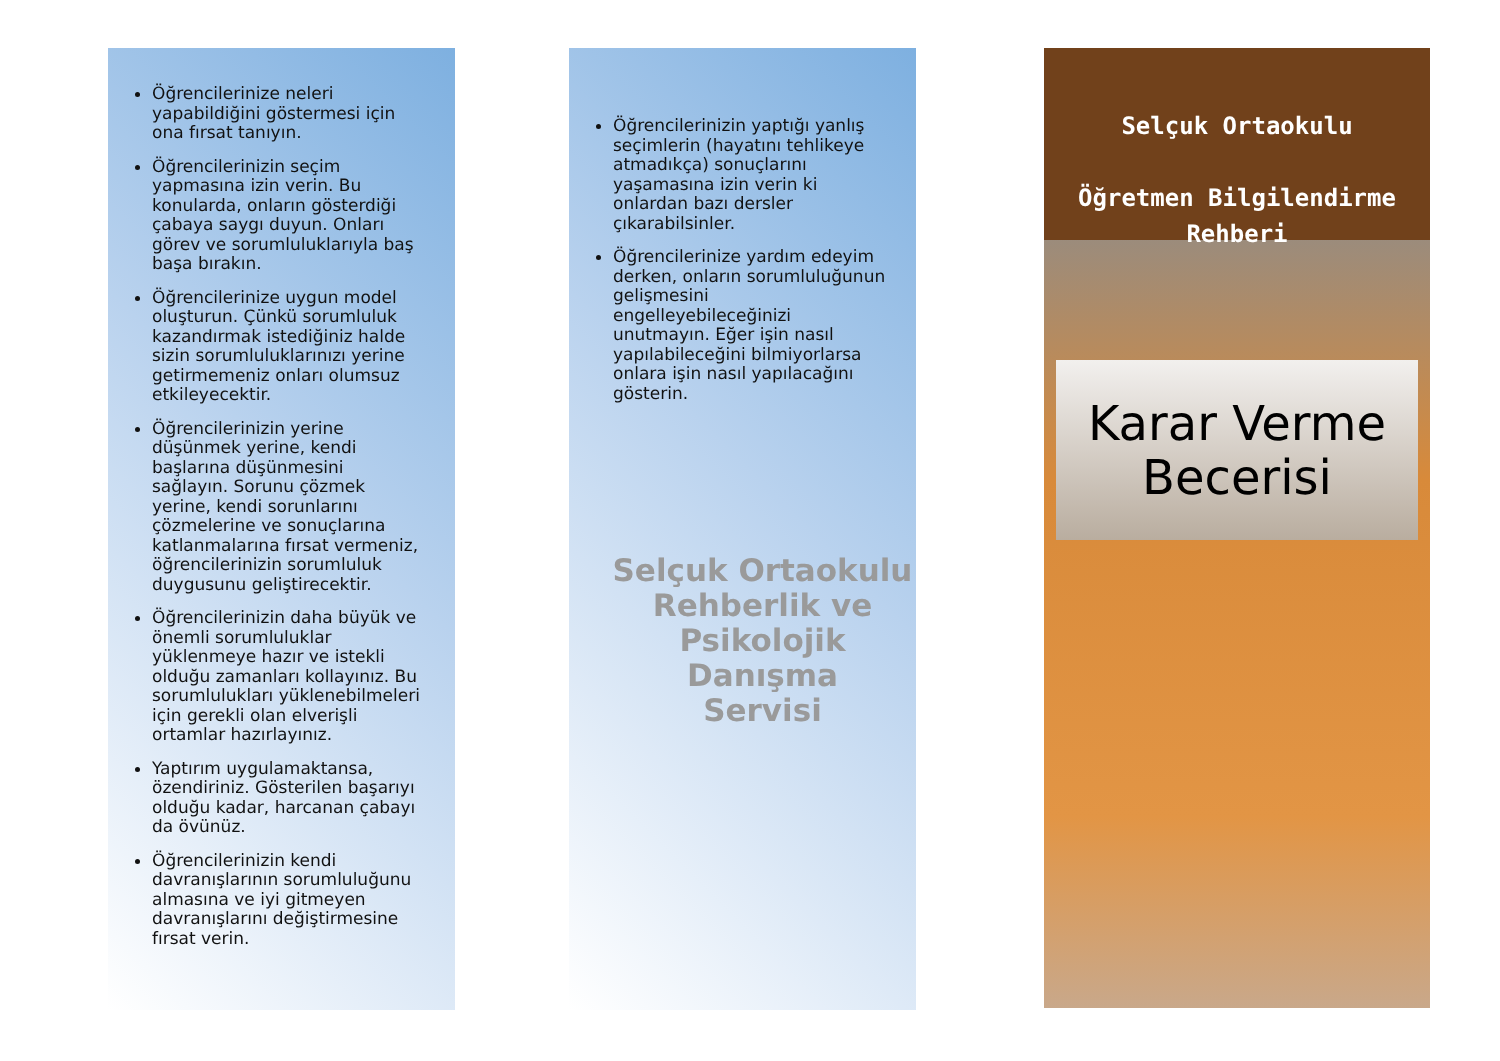Öğrencilerinize neleri yapabildiğini göstermesi için ona fırsat tanıyın.
Öğrencilerinizin seçim yapmasına izin verin. Bu konularda, onların gösterdiği çabaya saygı duyun. Onları görev ve sorumluluklarıyla baş başa bırakın.
Öğrencilerinize uygun model oluşturun. Çünkü sorumluluk kazandırmak istediğiniz halde sizin sorumluluklarınızı yerine getirmemeniz onları olumsuz etkileyecektir.
Öğrencilerinizin yerine düşünmek yerine, kendi başlarına düşünmesini sağlayın. Sorunu çözmek yerine, kendi sorunlarını çözmelerine ve sonuçlarına katlanmalarına fırsat vermeniz, öğrencilerinizin sorumluluk duygusunu geliştirecektir.
Öğrencilerinizin daha büyük ve önemli sorumluluklar yüklenmeye hazır ve istekli olduğu zamanları kollayınız. Bu sorumlulukları yüklenebilmeleri için gerekli olan elverişli ortamlar hazırlayınız.
Yaptırım uygulamaktansa, özendiriniz. Gösterilen başarıyı olduğu kadar, harcanan çabayı da övünüz.
Öğrencilerinizin kendi davranışlarının sorumluluğunu almasına ve iyi gitmeyen davranışlarını değiştirmesine fırsat verin.
Öğrencilerinizin yaptığı yanlış seçimlerin (hayatını tehlikeye atmadıkça) sonuçlarını yaşamasına izin verin ki onlardan bazı dersler çıkarabilsinler.
Öğrencilerinize yardım edeyim derken, onların sorumluluğunun gelişmesini engelleyebileceğinizi unutmayın. Eğer işin nasıl yapılabileceğini bilmiyorlarsa onlara işin nasıl yapılacağını gösterin.
Selçuk Ortaokulu
Rehberlik ve
Psikolojik Danışma
Servisi
Selçuk Ortaokulu
Öğretmen Bilgilendirme
Rehberi
Karar Verme
Becerisi